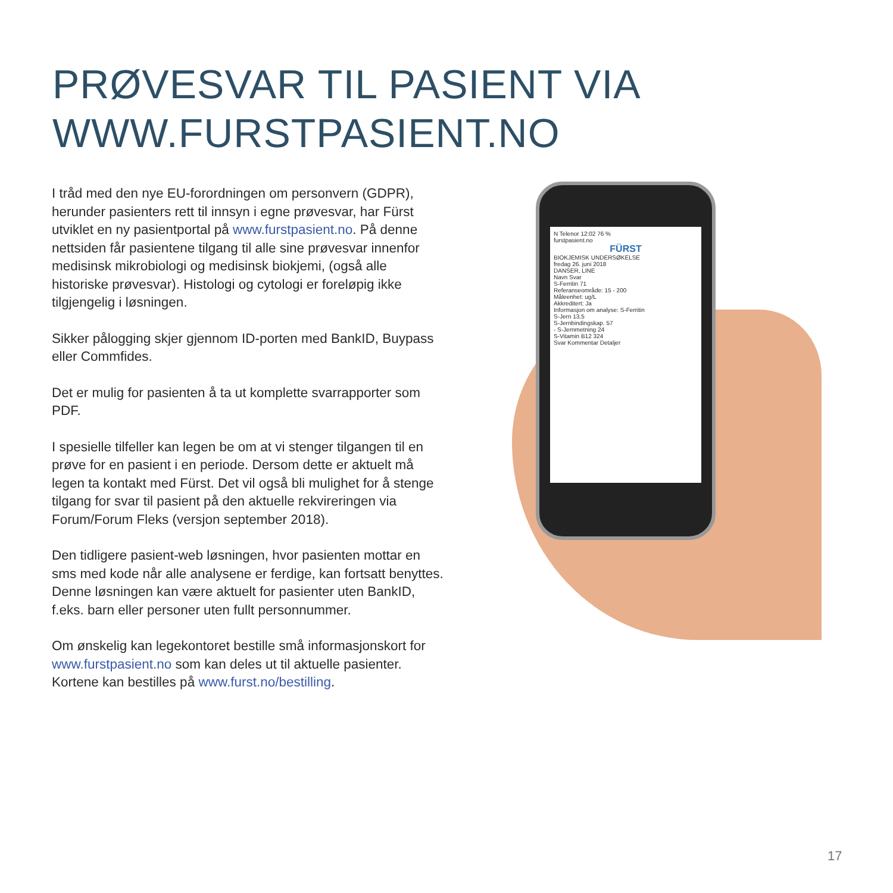PRØVESVAR TIL PASIENT VIA
WWW.FURSTPASIENT.NO
I tråd med den nye EU-forordningen om personvern (GDPR), herunder pasienters rett til innsyn i egne prøve­svar, har Fürst utviklet en ny pasientportal på www.furstpasient.no. På denne nettsiden får pasientene tilgang til alle sine prøvesvar innenfor medisinsk mikrobio­logi og medisinsk biokjemi, (også alle historiske prøvesvar). Histologi og cytologi er foreløpig ikke tilgjen­gelig i løsningen.
Sikker pålogging skjer gjennom ID-porten med BankID, Buypass eller Commfides.
Det er mulig for pasienten å ta ut komplette svarrapporter som PDF.
I spesielle tilfeller kan legen be om at vi stenger tilgangen til en prøve for en pasient i en periode. Dersom dette er aktuelt må legen ta kontakt med Fürst. Det vil også bli mulighet for å stenge tilgang for svar til pasient på den aktuelle rekvireringen via Forum/Forum Fleks (versjon september 2018).
Den tidligere pasient-web løsningen, hvor pasienten mottar en sms med kode når alle analysene er ferdige, kan fortsatt benyttes. Denne løsningen kan være aktuelt for pasienter uten BankID, f.eks. barn eller personer uten fullt person­nummer.
Om ønskelig kan legekontoret bestille små informasjons­kort for www.furstpasient.no som kan deles ut til aktuelle pasienter. Kortene kan bestilles på www.furst.no/bestilling.
N Telenor 12:02 76 %
furstpasient.no
FÜRST
BIOKJEMISK UNDERSØKELSE
fredag 26. juni 2018
DANSER, LINE
Navn Svar
S-Ferritin 71
Referanseområde: 15 - 200
Måleenhet: ug/L
Akkreditert: Ja
Informasjon om analyse: S-Ferritin
S-Jern 13,5
S-Jernbindingskap. 57
- S-Jernmetning 24
S-Vitamin B12 324
Svar Kommentar Detaljer
17